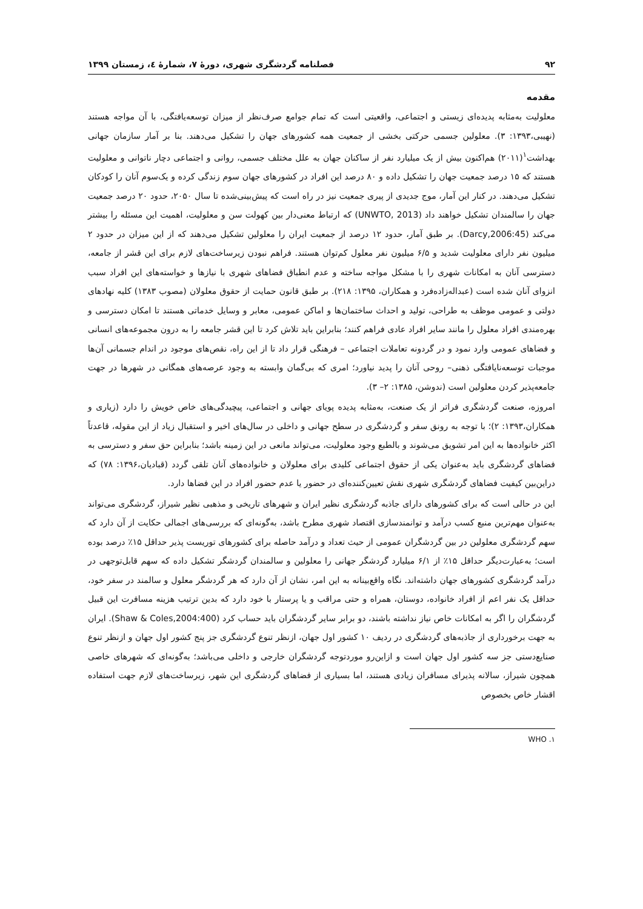۹۲ فصلنامه گردشگری شهری، دورۀ ۷، شمارۀ ٤، زمستان ۱۳۹۹
مقدمه
معلولیت به‌مثابه پدیده‌ای زیستی و اجتماعی، واقعیتی است که تمام جوامع صرف‌نظر از میزان توسعه‌یافتگی، با آن مواجه هستند (نهیبی،۱۳۹۳: ۳). معلولین جسمی حرکتی بخشی از جمعیت همه کشورهای جهان را تشکیل می‌دهند. بنا بر آمار سازمان جهانی بهداشت<sup>۱</sup>(۲۰۱۱) هم‌اکنون بیش از یک میلیارد نفر از ساکنان جهان به علل مختلف جسمی، روانی و اجتماعی دچار ناتوانی و معلولیت هستند که ۱۵ درصد جمعیت جهان را تشکیل داده و ۸۰ درصد این افراد در کشورهای جهان سوم زندگی کرده و یک‌سوم آنان را کودکان تشکیل می‌دهند. در کنار این آمار، موج جدیدی از پیری جمعیت نیز در راه است که پیش‌بینی‌شده تا سال ۲۰۵۰، حدود ۲۰ درصد جمعیت جهان را سالمندان تشکیل خواهند داد (UNWTO, 2013) که ارتباط معنی‌دار بین کهولت سن و معلولیت، اهمیت این مسئله را بیشتر می‌کند (Darcy,2006:45). بر طبق آمار، حدود ۱۲ درصد از جمعیت ایران را معلولین تشکیل می‌دهند که از این میزان در حدود ۲ میلیون نفر دارای معلولیت شدید و ۶/۵ میلیون نفر معلول کم‌توان هستند. فراهم نبودن زیرساخت‌های لازم برای این قشر از جامعه، دسترسی آنان به امکانات شهری را با مشکل مواجه ساخته و عدم انطباق فضاهای شهری با نیازها و خواسته‌های این افراد سبب انزوای آنان شده است (عبداله‌زاده‌فرد و همکاران، ۱۳۹۵: ۲۱۸). بر طبق قانون حمایت از حقوق معلولان (مصوب ۱۳۸۳) کلیه نهادهای دولتی و عمومی موظف به طراحی، تولید و احداث ساختمان‌ها و اماکن عمومی، معابر و وسایل خدماتی هستند تا امکان دسترسی و بهره‌مندی افراد معلول را مانند سایر افراد عادی فراهم کنند؛ بنابراین باید تلاش کرد تا این قشر جامعه را به درون مجموعه‌های انسانی و فضاهای عمومی وارد نمود و در گردونه تعاملات اجتماعی – فرهنگی قرار داد تا از این راه، نقص‌های موجود در اندام جسمانی آن‌ها موجبات توسعه‌نایافتگی ذهنی– روحی آنان را پدید نیاورد؛ امری که بی‌گمان وابسته به وجود عرصه‌های همگانی در شهرها در جهت جامعه‌پذیر کردن معلولین است (ندوشن، ۱۳۸۵: ۲– ۳).
امروزه، صنعت گردشگری فراتر از یک صنعت، به‌مثابه پدیده پویای جهانی و اجتماعی، پیچیدگی‌های خاص خویش را دارد (زیاری و همکاران،۱۳۹۳: ۲)؛ با توجه به رونق سفر و گردشگری در سطح جهانی و داخلی در سال‌های اخیر و استقبال زیاد از این مقوله، قاعدتاً اکثر خانواده‌ها به این امر تشویق می‌شوند و بالطبع وجود معلولیت، می‌تواند مانعی در این زمینه باشد؛ بنابراین حق سفر و دسترسی به فضاهای گردشگری باید به‌عنوان یکی از حقوق اجتماعی کلیدی برای معلولان و خانواده‌های آنان تلقی گردد (قبادیان،۱۳۹۶: ۷۸) که دراین‌بین کیفیت فضاهای گردشگری شهری نقش تعیین‌کننده‌ای در حضور یا عدم حضور افراد در این فضاها دارد.
این در حالی است که برای کشورهای دارای جاذبه گردشگری نظیر ایران و شهرهای تاریخی و مذهبی نظیر شیراز، گردشگری می‌تواند به‌عنوان مهم‌ترین منبع کسب درآمد و توانمندسازی اقتصاد شهری مطرح باشد، به‌گونه‌ای که بررسی‌های اجمالی حکایت از آن دارد که سهم گردشگری معلولین در بین گردشگران عمومی از حیث تعداد و درآمد حاصله برای کشورهای توریست پذیر حداقل ۱۵٪ درصد بوده است؛ به‌عبارت‌دیگر حداقل ۱۵٪ از ۶/۱ میلیارد گردشگر جهانی را معلولین و سالمندان گردشگر تشکیل داده که سهم قابل‌توجهی در درآمد گردشگری کشورهای جهان داشته‌اند. نگاه واقع‌بینانه به این امر، نشان از آن دارد که هر گردشگر معلول و سالمند در سفر خود، حداقل یک نفر اعم از افراد خانواده، دوستان، همراه و حتی مراقب و یا پرستار با خود دارد که بدین ترتیب هزینه مسافرت این قبیل گردشگران را اگر به امکانات خاص نیاز نداشته باشند، دو برابر سایر گردشگران باید حساب کرد (Shaw & Coles,2004:400). ایران به جهت برخورداری از جاذبه‌های گردشگری در ردیف ۱۰ کشور اول جهان، ازنظر تنوع گردشگری جز پنج کشور اول جهان و ازنظر تنوع صنایع‌دستی جز سه کشور اول جهان است و ازاین‌رو موردتوجه گردشگران خارجی و داخلی می‌باشد؛ به‌گونه‌ای که شهرهای خاصی همچون شیراز، سالانه پذیرای مسافران زیادی هستند، اما بسیاری از فضاهای گردشگری این شهر، زیرساخت‌های لازم جهت استفاده اقشار خاص بخصوص
۱. WHO